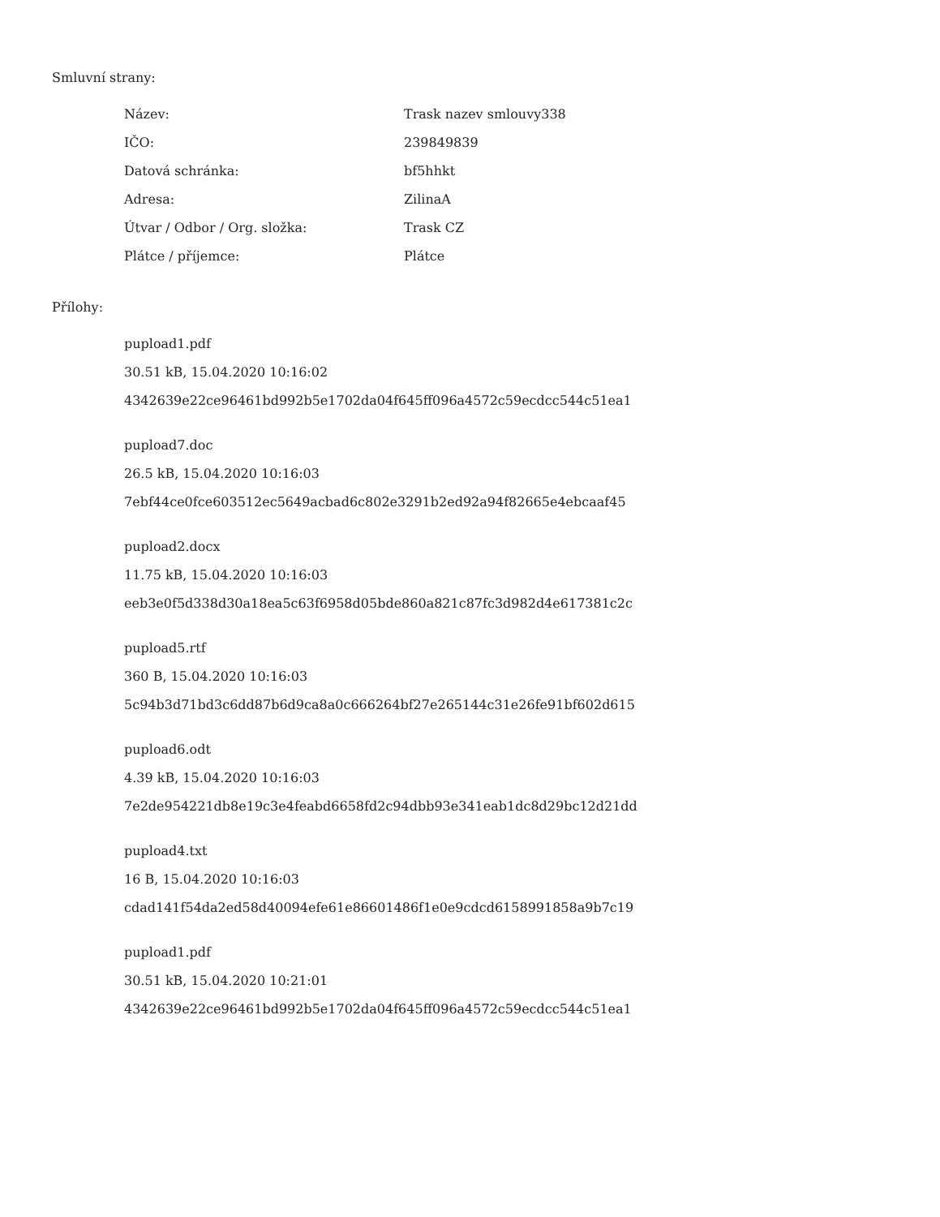Smluvní strany:
| Název: | Trask nazev smlouvy338 |
| IČO: | 239849839 |
| Datová schránka: | bf5hhkt |
| Adresa: | ZilinaA |
| Útvar / Odbor / Org. složka: | Trask CZ |
| Plátce / příjemce: | Plátce |
Přílohy:
pupload1.pdf
30.51 kB, 15.04.2020 10:16:02
4342639e22ce96461bd992b5e1702da04f645ff096a4572c59ecdcc544c51ea1
pupload7.doc
26.5 kB, 15.04.2020 10:16:03
7ebf44ce0fce603512ec5649acbad6c802e3291b2ed92a94f82665e4ebcaaf45
pupload2.docx
11.75 kB, 15.04.2020 10:16:03
eeb3e0f5d338d30a18ea5c63f6958d05bde860a821c87fc3d982d4e617381c2c
pupload5.rtf
360 B, 15.04.2020 10:16:03
5c94b3d71bd3c6dd87b6d9ca8a0c666264bf27e265144c31e26fe91bf602d615
pupload6.odt
4.39 kB, 15.04.2020 10:16:03
7e2de954221db8e19c3e4feabd6658fd2c94dbb93e341eab1dc8d29bc12d21dd
pupload4.txt
16 B, 15.04.2020 10:16:03
cdad141f54da2ed58d40094efe61e86601486f1e0e9cdcd6158991858a9b7c19
pupload1.pdf
30.51 kB, 15.04.2020 10:21:01
4342639e22ce96461bd992b5e1702da04f645ff096a4572c59ecdcc544c51ea1